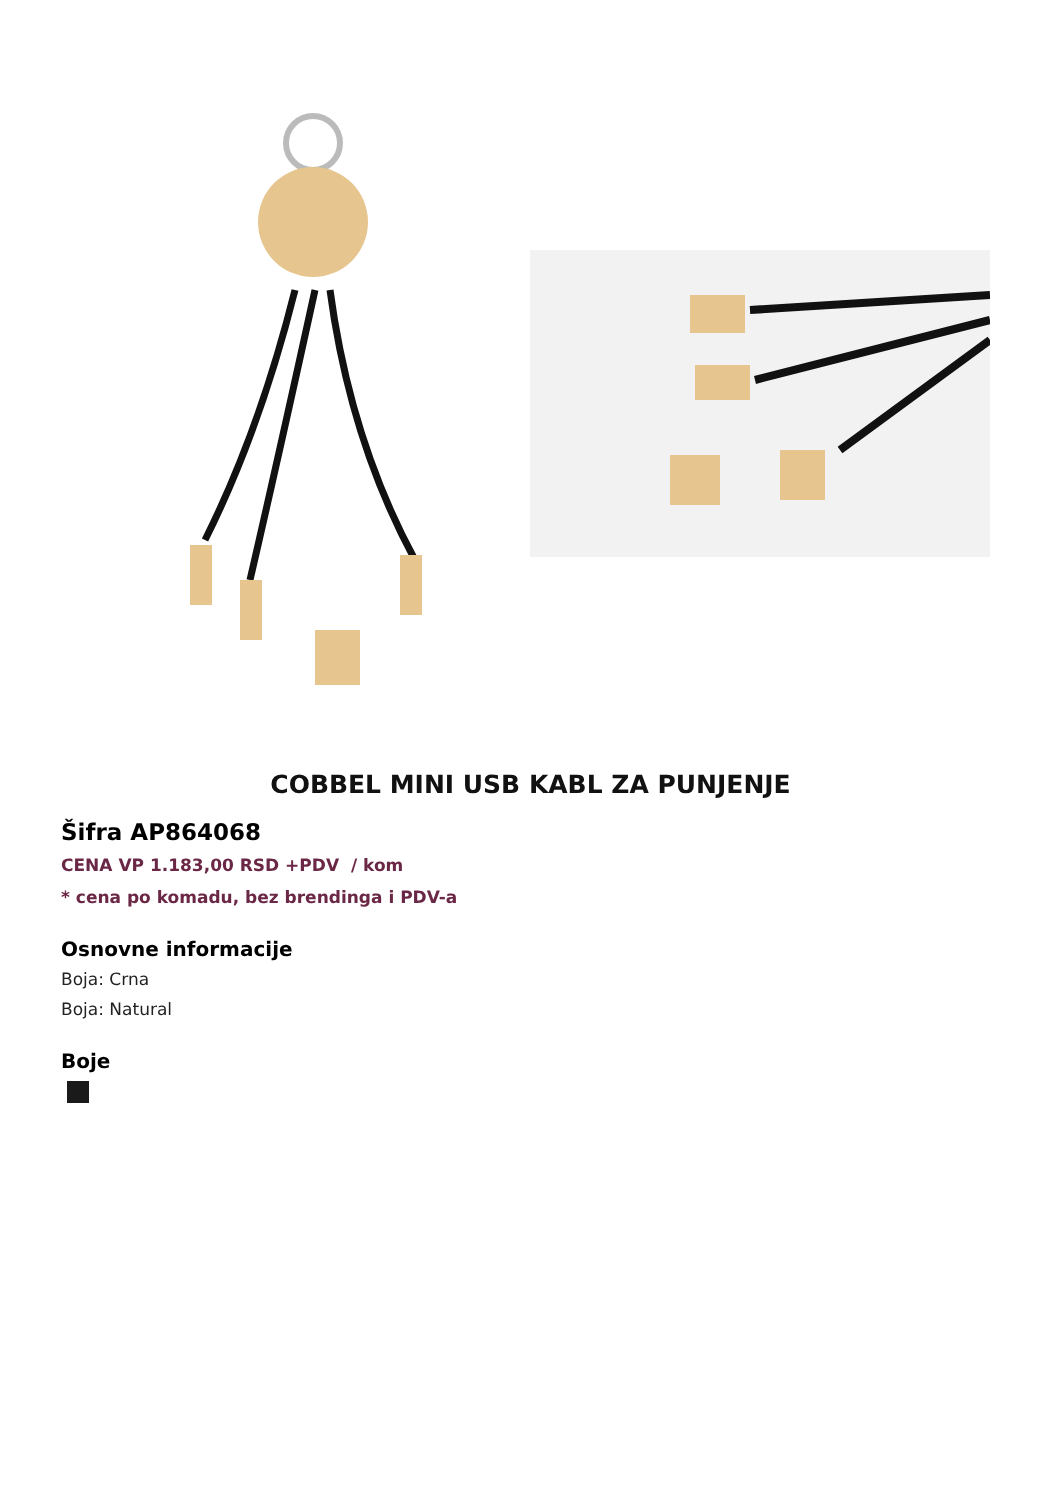COBBEL MINI USB KABL ZA PUNJENJE
Šifra AP864068
CENA VP 1.183,00 RSD +PDV / kom
* cena po komadu, bez brendinga i PDV-a
Osnovne informacije
Boja: Crna
Boja: Natural
Boje